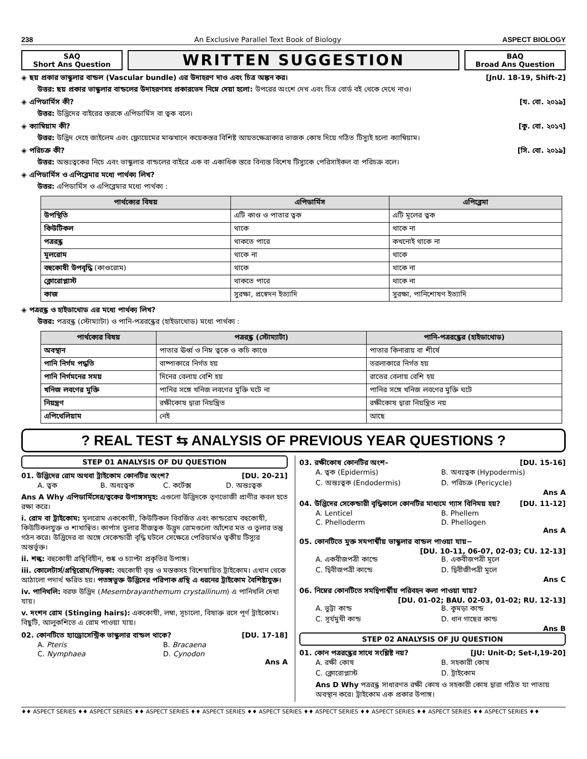238 An Exclusive Parallel Text Book of Biology ASPECT BIOLOGY
SAQ
Short Ans Question
WRITTEN SUGGESTION
BAQ
Broad Ans Question
◈ ছয় প্রকার ভাস্কুলার বান্ডল (Vascular bundle) এর উদাহরণ দাও এবং চিত্র অঙ্কন কর। [JnU. 18-19, Shift-2]
উত্তর: ছয় প্রকার ভাস্কুলার বান্ডলের উদাহরণসহ প্রকারভেদ নিম্নে দেয়া হলো: উপরের অংশে দেখ এবং চিত্র বোর্ড বই থেকে দেখে নাও।
◈ এপিডার্মিস কী? [য. বো. ২০১৯]
উত্তর: উদ্ভিদের বাইরের স্তরকে এপিডার্মিস বা ত্বক বলে।
◈ ক্যাম্বিয়াম কী? [কু. বো. ২০১৭]
উত্তর: উদ্ভিদ দেহে জাইলেম এবং ফ্লোয়েমের মাঝখানে কয়েকস্তর বিশিষ্ট আয়তক্ষেত্রাকার ভাজক কোষ দিয়ে গঠিত টিস্যুই হলো ক্যাম্বিয়াম।
◈ পরিচক্র কী? [সি. বো. ২০১৯]
উত্তর: অন্তঃত্বকের নিচে এবং ভাস্কুলার বান্ডলের বাইরে এক বা একাধিক স্তরে বিন্যস্ত বিশেষ টিস্যুকে পেরিসাইকল বা পরিচক্র বলে।
◈ এপিডার্মিস ও এপিব্লেমার মধ্যে পার্থক্য লিখ?
উত্তর: এপিডার্মিস ও এপিব্লেমার মধ্যে পার্থক্য :
| পার্থক্যের বিষয় | এপিডার্মিস | এপিব্লেমা |
| --- | --- | --- |
| উপস্থিতি | এটি কাণ্ড ও পাতার ত্বক | এটি মূলের ত্বক |
| কিউটিকল | থাকে | থাকে না |
| পত্ররন্ধ্র | থাকতে পারে | কখনোই থাকে না |
| মূলরোম | থাকে না | থাকে |
| বহুকোষী উপবৃদ্ধি (কাণ্ডরোম) | থাকে | থাকে না |
| ক্লোরোপ্লাস্ট | থাকতে পারে | থাকে না |
| কাজ | সুরক্ষা, প্রস্বেদন ইত্যাদি | সুরক্ষা, পানিশোষণ ইত্যাদি |
◈ পত্ররন্ধ্র ও হাইডাথোড এর মধ্যে পার্থক্য লিখ?
উত্তর: পত্ররন্ধ্র (স্টোম্যাটা) ও পানি-পত্ররন্ধ্রের (হাইডাথোড) মধ্যে পার্থক্য :
| পার্থক্যের বিষয় | পত্ররন্ধ্র (স্টোম্যাটা) | পানি-পত্ররন্ধ্রের (হাইডাথোড) |
| --- | --- | --- |
| অবস্থান | পাতার ঊর্ধ্ব ও নিম্ন ত্বকে ও কচি কাণ্ডে | পাতার কিনারায় বা শীর্ষে |
| পানি নির্গম পদ্ধতি | বাষ্পাকারে নির্গত হয় | তরলাকারে নির্গত হয় |
| পানি নির্গমনের সময় | দিনের বেলায় বেশি হয় | রাতের বেলায় বেশি হয় |
| খনিজ লবণের মুক্তি | পানির সঙ্গে খনিজ লবণের মুক্তি ঘটে না | পানির সঙ্গে খনিজ লবণের মুক্তি ঘটে |
| নিয়ন্ত্রণ | রক্ষীকোষ দ্বারা নিয়ন্ত্রিত | রক্ষীকোষ দ্বারা নিয়ন্ত্রিত নয় |
| এপিথেলিয়াম | নেই | আছে |
? REAL TEST ⇆ ANALYSIS OF PREVIOUS YEAR QUESTIONS ?
STEP 01 ANALYSIS OF DU QUESTION
01. উদ্ভিদের রোম অথবা ট্রাইকোম কোনটির অংশ? [DU. 20-21]
A. ত্বক B. অধঃত্বক C. কর্টেক্স D. অন্তঃত্বক
Ans A Why এপিডার্মিসের/ত্বকের উপাঙ্গসমূহ: এগুলো উদ্ভিদকে তৃণভোজী প্রাণীর কবল হতে রক্ষা করে।
i. রোম বা ট্রাইকোম: মূলরোম এককোষী, কিউটিকল বিবর্জিত এবং কান্ডরোম বহুকোষী, কিউটিকলযুক্ত ও শাখান্বিত। কার্পাস তুলার বীজত্বক উদ্ভূদ রোমগুলো আঁশের মত ও তুলার তন্তু গঠন করে। উদ্ভিদের বা অঙ্গে সেকেন্ডারী বৃদ্ধি ঘটলে সেক্ষেত্রে পেরিডার্মও ত্বকীয় টিস্যুর অন্তর্ভুক্ত।
ii. শল্ক: বহুকোষী গ্রন্থিবিহীন, শুষ্ক ও চ্যাপ্টা প্রকৃতির উপাঙ্গ।
iii. কোলেটার্স/গ্রন্থিরোম/পিড়কা: বহুকোষী বৃন্ত ও মস্তকসহ বিশেষায়িত ট্রাইকোম। এখান থেকে আঠালো পদার্থ ক্ষরিত হয়। পতঙ্গভুক্ত উদ্ভিদের পরিপাক গ্রন্থি এ ধরনের ট্রাইকোম বৈশিষ্ট্যযুক্ত।
iv. পানিথলি: বরফ উদ্ভিদ (Mesembrayanthemum crystallinum) এ পানিথলি দেখা যায়।
v. দংশন রোম (Stinging hairs): এককোষী, লম্বা, সূচালো, বিষাক্ত রসে পূর্ণ ট্রাইকোম। বিছুটি, আলুকশিতে এ রোম পাওয়া যায়।
02. কোনটিতে হ্যাড্রোসেন্ট্রিক ভাস্কুলার বান্ডল থাকে? [DU. 17-18]
A. Pteris B. Bracaena C. Nymphaea D. Cynodon
Ans A
03. রক্ষীকোষ কোনটির অংশ- [DU. 15-16]
A. ত্বক (Epidermis) B. অধঃত্বক (Hypodermis) C. অন্তঃত্বক (Endodermis) D. পরিচক্র (Pericycle)
Ans A
04. উদ্ভিদের সেকেন্ডারী বৃদ্ধিকালে কোনটির মাধ্যমে গ্যাস বিনিময় হয়? [DU. 11-12]
A. Lenticel B. Phellem C. Phelloderm D. Phellogen
Ans A
05. কোনটিতে মুক্ত সমপার্শ্বীয় ভাস্কুলার বান্ডল পাওয়া যায়−
[DU. 10-11, 06-07, 02-03; CU. 12-13]
A. একবীজপত্রী কান্ডে B. একবীজপত্রী মূলে C. দ্বিবীজপত্রী কান্ডে D. দ্বিবীজীপত্রী মূলে
Ans C
06. নিম্নের কোনটিতে সমদ্বিপার্শ্বীয় পরিবহন কলা পাওয়া যায়?
[DU. 01-02; BAU. 02-03, 01-02; RU. 12-13]
A. ভুট্টা কান্ড B. কুমড়া কান্ড C. সূর্যমুখী কান্ড D. ধান গাছের কান্ড
Ans B
STEP 02 ANALYSIS OF JU QUESTION
01. কোন পত্ররন্ধ্রের সাথে সংশ্লিষ্ট নয়? [JU: Unit-D; Set-I,19-20]
A. রক্ষী কোষ B. সহকারী কোষ C. ক্লোরোপ্লাস্ট D. ট্রাইকোম
Ans D Why পত্ররন্ধ্র সাধারণত রক্ষী কোষ ও সহকারী কোষ দ্বারা গঠিত যা পাতায় অবস্থান করে। ট্রাইকোম এক প্রকার উপাঙ্গ।
♦♦ ASPECT SERIES ♦♦ ASPECT SERIES ♦♦ ASPECT SERIES ♦♦ ASPECT SERIES ♦♦ ASPECT SERIES ♦♦ ASPECT SERIES ♦♦ ASPECT SERIES ♦♦ ASPECT SERIES ♦♦ ASPECT SERIES ♦♦